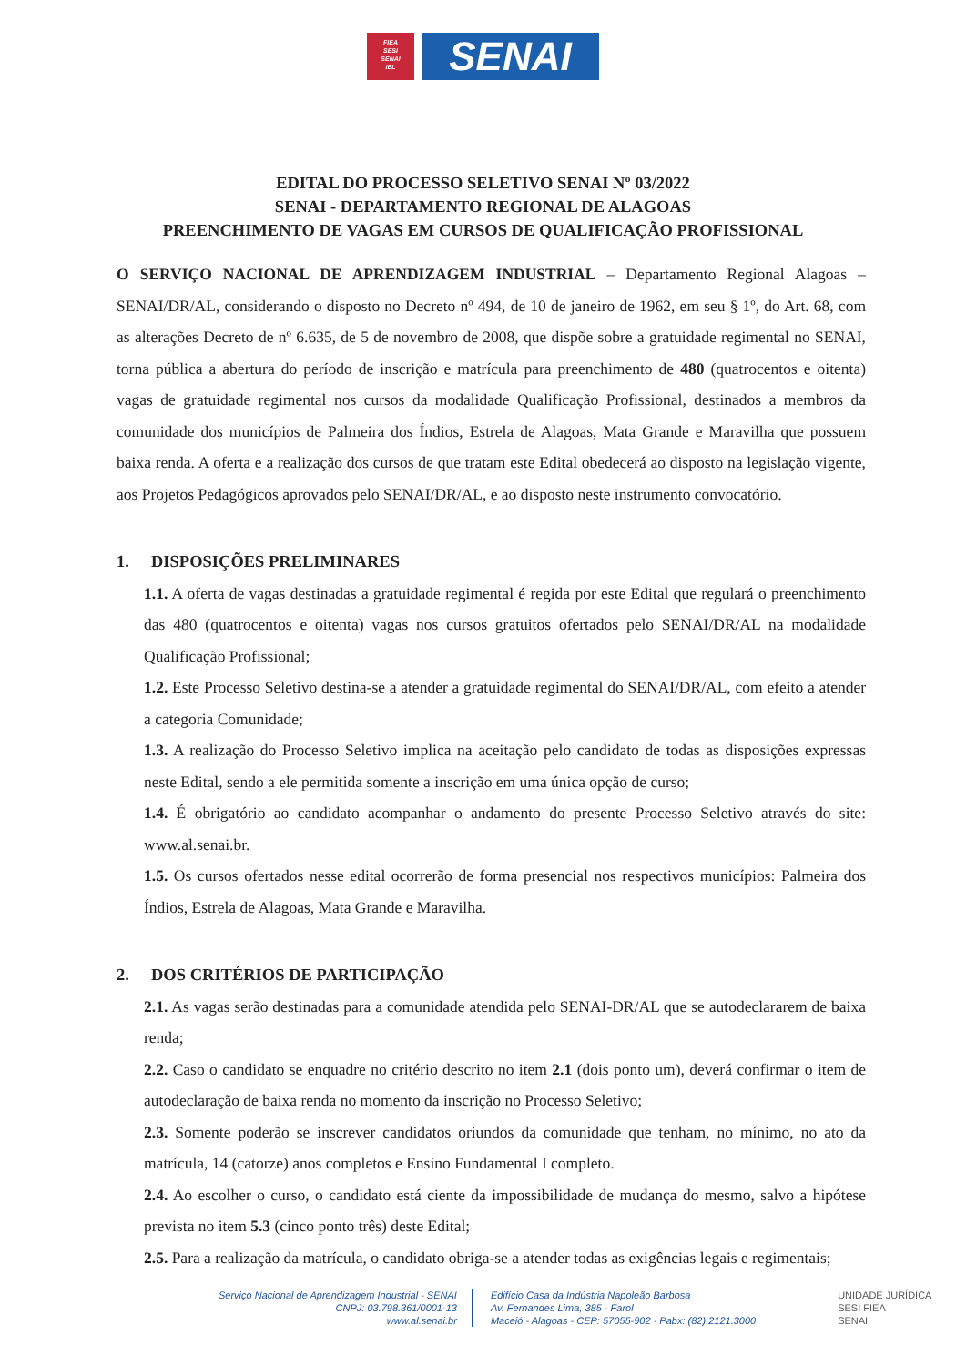FIEA
SESI
SENAI
IEL
SENAI
EDITAL DO PROCESSO SELETIVO SENAI Nº 03/2022
SENAI - DEPARTAMENTO REGIONAL DE ALAGOAS
PREENCHIMENTO DE VAGAS EM CURSOS DE QUALIFICAÇÃO PROFISSIONAL
O SERVIÇO NACIONAL DE APRENDIZAGEM INDUSTRIAL – Departamento Regional Alagoas – SENAI/DR/AL, considerando o disposto no Decreto nº 494, de 10 de janeiro de 1962, em seu § 1º, do Art. 68, com as alterações Decreto de nº 6.635, de 5 de novembro de 2008, que dispõe sobre a gratuidade regimental no SENAI, torna pública a abertura do período de inscrição e matrícula para preenchimento de 480 (quatrocentos e oitenta) vagas de gratuidade regimental nos cursos da modalidade Qualificação Profissional, destinados a membros da comunidade dos municípios de Palmeira dos Índios, Estrela de Alagoas, Mata Grande e Maravilha que possuem baixa renda. A oferta e a realização dos cursos de que tratam este Edital obedecerá ao disposto na legislação vigente, aos Projetos Pedagógicos aprovados pelo SENAI/DR/AL, e ao disposto neste instrumento convocatório.
1. DISPOSIÇÕES PRELIMINARES
1.1. A oferta de vagas destinadas a gratuidade regimental é regida por este Edital que regulará o preenchimento das 480 (quatrocentos e oitenta) vagas nos cursos gratuitos ofertados pelo SENAI/DR/AL na modalidade Qualificação Profissional;
1.2. Este Processo Seletivo destina-se a atender a gratuidade regimental do SENAI/DR/AL, com efeito a atender a categoria Comunidade;
1.3. A realização do Processo Seletivo implica na aceitação pelo candidato de todas as disposições expressas neste Edital, sendo a ele permitida somente a inscrição em uma única opção de curso;
1.4. É obrigatório ao candidato acompanhar o andamento do presente Processo Seletivo através do site: www.al.senai.br.
1.5. Os cursos ofertados nesse edital ocorrerão de forma presencial nos respectivos municípios: Palmeira dos Índios, Estrela de Alagoas, Mata Grande e Maravilha.
2. DOS CRITÉRIOS DE PARTICIPAÇÃO
2.1. As vagas serão destinadas para a comunidade atendida pelo SENAI-DR/AL que se autodeclararem de baixa renda;
2.2. Caso o candidato se enquadre no critério descrito no item 2.1 (dois ponto um), deverá confirmar o item de autodeclaração de baixa renda no momento da inscrição no Processo Seletivo;
2.3. Somente poderão se inscrever candidatos oriundos da comunidade que tenham, no mínimo, no ato da matrícula, 14 (catorze) anos completos e Ensino Fundamental I completo.
2.4. Ao escolher o curso, o candidato está ciente da impossibilidade de mudança do mesmo, salvo a hipótese prevista no item 5.3 (cinco ponto três) deste Edital;
2.5. Para a realização da matrícula, o candidato obriga-se a atender todas as exigências legais e regimentais;
Serviço Nacional de Aprendizagem Industrial - SENAI
CNPJ: 03.798.361/0001-13
www.al.senai.br
Edifício Casa da Indústria Napoleão Barbosa
Av. Fernandes Lima, 385 - Farol
Maceió - Alagoas - CEP: 57055-902 - Pabx: (82) 2121.3000
UNIDADE JURÍDICA
SESI FIEA
SENAI